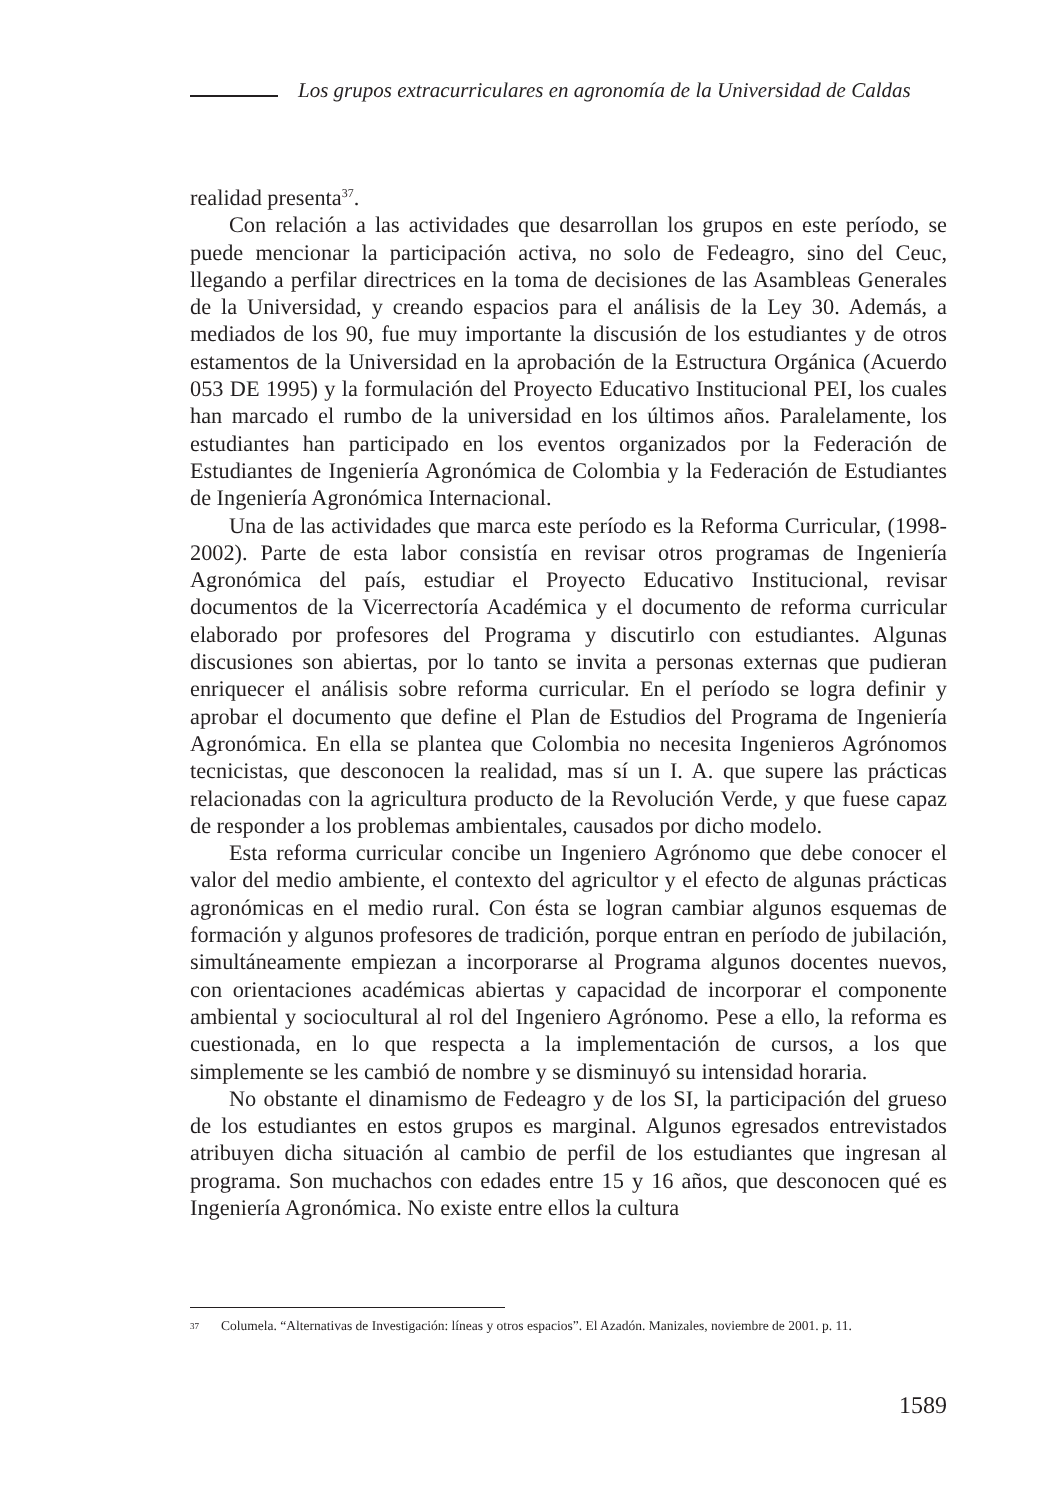Los grupos extracurriculares en agronomía de la Universidad de Caldas
realidad presenta<sup>37</sup>.
Con relación a las actividades que desarrollan los grupos en este período, se puede mencionar la participación activa, no solo de Fedeagro, sino del Ceuc, llegando a perfilar directrices en la toma de decisiones de las Asambleas Generales de la Universidad, y creando espacios para el análisis de la Ley 30. Además, a mediados de los 90, fue muy importante la discusión de los estudiantes y de otros estamentos de la Universidad en la aprobación de la Estructura Orgánica (Acuerdo 053 DE 1995) y la formulación del Proyecto Educativo Institucional PEI, los cuales han marcado el rumbo de la universidad en los últimos años. Paralelamente, los estudiantes han participado en los eventos organizados por la Federación de Estudiantes de Ingeniería Agronómica de Colombia y la Federación de Estudiantes de Ingeniería Agronómica Internacional.
Una de las actividades que marca este período es la Reforma Curricular, (1998-2002). Parte de esta labor consistía en revisar otros programas de Ingeniería Agronómica del país, estudiar el Proyecto Educativo Institucional, revisar documentos de la Vicerrectoría Académica y el documento de reforma curricular elaborado por profesores del Programa y discutirlo con estudiantes. Algunas discusiones son abiertas, por lo tanto se invita a personas externas que pudieran enriquecer el análisis sobre reforma curricular. En el período se logra definir y aprobar el documento que define el Plan de Estudios del Programa de Ingeniería Agronómica. En ella se plantea que Colombia no necesita Ingenieros Agrónomos tecnicistas, que desconocen la realidad, mas sí un I. A. que supere las prácticas relacionadas con la agricultura producto de la Revolución Verde, y que fuese capaz de responder a los problemas ambientales, causados por dicho modelo.
Esta reforma curricular concibe un Ingeniero Agrónomo que debe conocer el valor del medio ambiente, el contexto del agricultor y el efecto de algunas prácticas agronómicas en el medio rural. Con ésta se logran cambiar algunos esquemas de formación y algunos profesores de tradición, porque entran en período de jubilación, simultáneamente empiezan a incorporarse al Programa algunos docentes nuevos, con orientaciones académicas abiertas y capacidad de incorporar el componente ambiental y sociocultural al rol del Ingeniero Agrónomo. Pese a ello, la reforma es cuestionada, en lo que respecta a la implementación de cursos, a los que simplemente se les cambió de nombre y se disminuyó su intensidad horaria.
No obstante el dinamismo de Fedeagro y de los SI, la participación del grueso de los estudiantes en estos grupos es marginal. Algunos egresados entrevistados atribuyen dicha situación al cambio de perfil de los estudiantes que ingresan al programa. Son muchachos con edades entre 15 y 16 años, que desconocen qué es Ingeniería Agronómica. No existe entre ellos la cultura
37 Columela. “Alternativas de Investigación: líneas y otros espacios”. El Azadón. Manizales, noviembre de 2001. p. 11.
1589